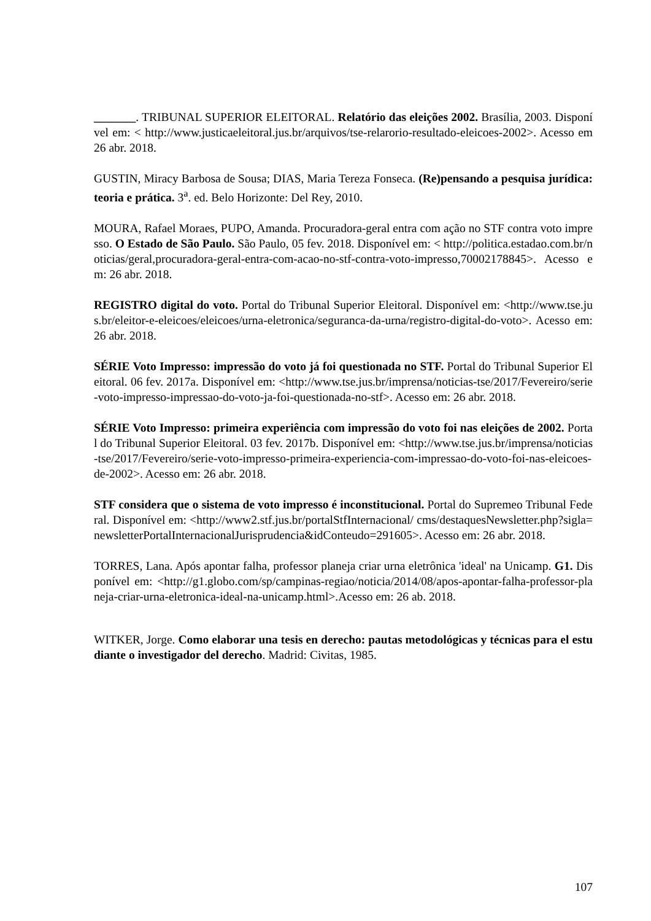_______. TRIBUNAL SUPERIOR ELEITORAL. Relatório das eleições 2002. Brasília, 2003. Disponível em: < http://www.justicaeleitoral.jus.br/arquivos/tse-relarorio-resultado-eleicoes-2002>. Acesso em 26 abr. 2018.
GUSTIN, Miracy Barbosa de Sousa; DIAS, Maria Tereza Fonseca. (Re)pensando a pesquisa jurídica: teoria e prática. 3<sup>a</sup>. ed. Belo Horizonte: Del Rey, 2010.
MOURA, Rafael Moraes, PUPO, Amanda. Procuradora-geral entra com ação no STF contra voto impresso. O Estado de São Paulo. São Paulo, 05 fev. 2018. Disponível em: < http://politica.estadao.com.br/noticias/geral,procuradora-geral-entra-com-acao-no-stf-contra-voto-impresso,70002178845>. Acesso em: 26 abr. 2018.
REGISTRO digital do voto. Portal do Tribunal Superior Eleitoral. Disponível em: <http://www.tse.jus.br/eleitor-e-eleicoes/eleicoes/urna-eletronica/seguranca-da-urna/registro-digital-do-voto>. Acesso em: 26 abr. 2018.
SÉRIE Voto Impresso: impressão do voto já foi questionada no STF. Portal do Tribunal Superior Eleitoral. 06 fev. 2017a. Disponível em: <http://www.tse.jus.br/imprensa/noticias-tse/2017/Fevereiro/serie-voto-impresso-impressao-do-voto-ja-foi-questionada-no-stf>. Acesso em: 26 abr. 2018.
SÉRIE Voto Impresso: primeira experiência com impressão do voto foi nas eleições de 2002. Portal do Tribunal Superior Eleitoral. 03 fev. 2017b. Disponível em: <http://www.tse.jus.br/imprensa/noticias-tse/2017/Fevereiro/serie-voto-impresso-primeira-experiencia-com-impressao-do-voto-foi-nas-eleicoes-de-2002>. Acesso em: 26 abr. 2018.
STF considera que o sistema de voto impresso é inconstitucional. Portal do Supremeo Tribunal Federal. Disponível em: <http://www2.stf.jus.br/portalStfInternacional/ cms/destaquesNewsletter.php?sigla=newsletterPortalInternacionalJurisprudencia&idConteudo=291605>. Acesso em: 26 abr. 2018.
TORRES, Lana. Após apontar falha, professor planeja criar urna eletrônica 'ideal' na Unicamp. G1. Disponível em: <http://g1.globo.com/sp/campinas-regiao/noticia/2014/08/apos-apontar-falha-professor-planeja-criar-urna-eletronica-ideal-na-unicamp.html>.Acesso em: 26 ab. 2018.
WITKER, Jorge. Como elaborar una tesis en derecho: pautas metodológicas y técnicas para el estudiante o investigador del derecho. Madrid: Civitas, 1985.
107